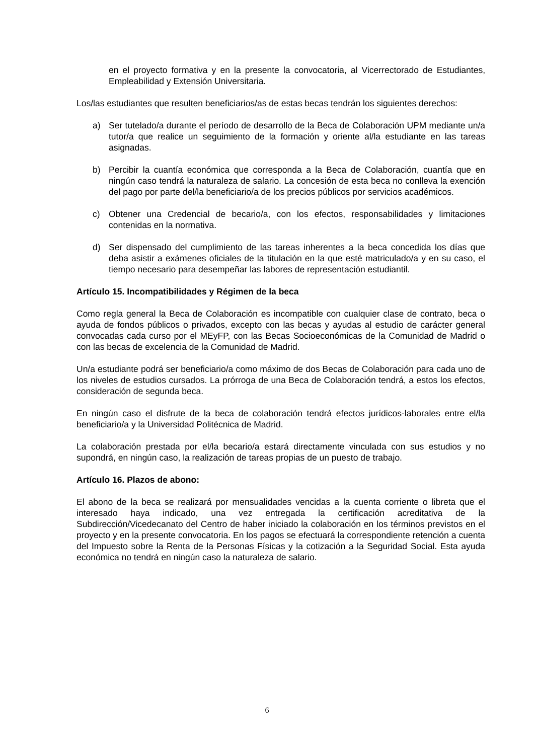en el proyecto formativa y en la presente la convocatoria, al Vicerrectorado de Estudiantes, Empleabilidad y Extensión Universitaria.
Los/las estudiantes que resulten beneficiarios/as de estas becas tendrán los siguientes derechos:
a) Ser tutelado/a durante el período de desarrollo de la Beca de Colaboración UPM mediante un/a tutor/a que realice un seguimiento de la formación y oriente al/la estudiante en las tareas asignadas.
b) Percibir la cuantía económica que corresponda a la Beca de Colaboración, cuantía que en ningún caso tendrá la naturaleza de salario. La concesión de esta beca no conlleva la exención del pago por parte del/la beneficiario/a de los precios públicos por servicios académicos.
c) Obtener una Credencial de becario/a, con los efectos, responsabilidades y limitaciones contenidas en la normativa.
d) Ser dispensado del cumplimiento de las tareas inherentes a la beca concedida los días que deba asistir a exámenes oficiales de la titulación en la que esté matriculado/a y en su caso, el tiempo necesario para desempeñar las labores de representación estudiantil.
Artículo 15. Incompatibilidades y Régimen de la beca
Como regla general la Beca de Colaboración es incompatible con cualquier clase de contrato, beca o ayuda de fondos públicos o privados, excepto con las becas y ayudas al estudio de carácter general convocadas cada curso por el MEyFP, con las Becas Socioeconómicas de la Comunidad de Madrid o con las becas de excelencia de la Comunidad de Madrid.
Un/a estudiante podrá ser beneficiario/a como máximo de dos Becas de Colaboración para cada uno de los niveles de estudios cursados. La prórroga de una Beca de Colaboración tendrá, a estos los efectos, consideración de segunda beca.
En ningún caso el disfrute de la beca de colaboración tendrá efectos jurídicos-laborales entre el/la beneficiario/a y la Universidad Politécnica de Madrid.
La colaboración prestada por el/la becario/a estará directamente vinculada con sus estudios y no supondrá, en ningún caso, la realización de tareas propias de un puesto de trabajo.
Artículo 16. Plazos de abono:
El abono de la beca se realizará por mensualidades vencidas a la cuenta corriente o libreta que el interesado haya indicado, una vez entregada la certificación acreditativa de la Subdirección/Vicedecanato del Centro de haber iniciado la colaboración en los términos previstos en el proyecto y en la presente convocatoria. En los pagos se efectuará la correspondiente retención a cuenta del Impuesto sobre la Renta de la Personas Físicas y la cotización a la Seguridad Social. Esta ayuda económica no tendrá en ningún caso la naturaleza de salario.
6